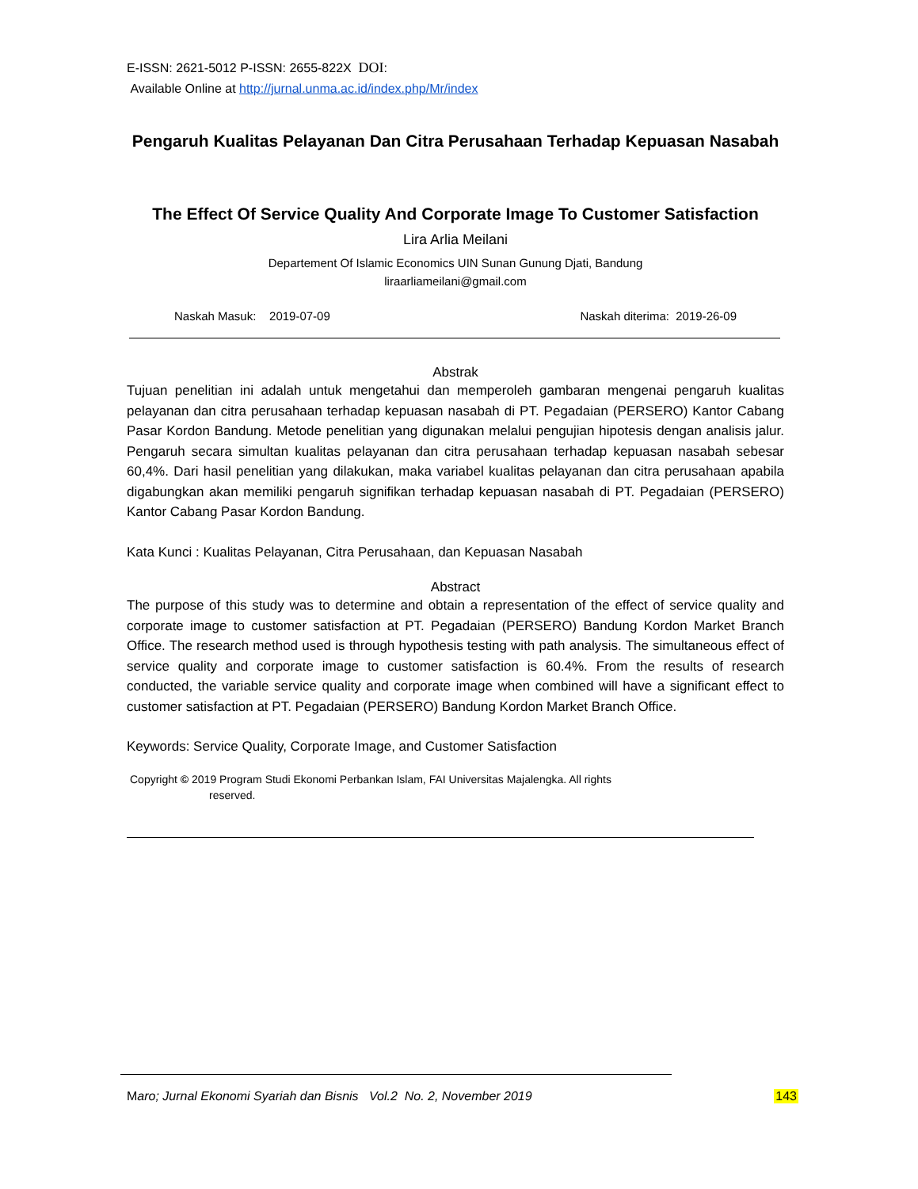E-ISSN: 2621-5012 P-ISSN: 2655-822X DOI:
Available Online at http://jurnal.unma.ac.id/index.php/Mr/index
Pengaruh Kualitas Pelayanan Dan Citra Perusahaan Terhadap Kepuasan Nasabah
The Effect Of Service Quality And Corporate Image To Customer Satisfaction
Lira Arlia Meilani
Departement Of Islamic Economics UIN Sunan Gunung Djati, Bandung
liraarliameilani@gmail.com
Naskah Masuk: 2019-07-09 Naskah diterima: 2019-26-09
Abstrak
Tujuan penelitian ini adalah untuk mengetahui dan memperoleh gambaran mengenai pengaruh kualitas pelayanan dan citra perusahaan terhadap kepuasan nasabah di PT. Pegadaian (PERSERO) Kantor Cabang Pasar Kordon Bandung. Metode penelitian yang digunakan melalui pengujian hipotesis dengan analisis jalur. Pengaruh secara simultan kualitas pelayanan dan citra perusahaan terhadap kepuasan nasabah sebesar 60,4%. Dari hasil penelitian yang dilakukan, maka variabel kualitas pelayanan dan citra perusahaan apabila digabungkan akan memiliki pengaruh signifikan terhadap kepuasan nasabah di PT. Pegadaian (PERSERO) Kantor Cabang Pasar Kordon Bandung.
Kata Kunci : Kualitas Pelayanan, Citra Perusahaan, dan Kepuasan Nasabah
Abstract
The purpose of this study was to determine and obtain a representation of the effect of service quality and corporate image to customer satisfaction at PT. Pegadaian (PERSERO) Bandung Kordon Market Branch Office. The research method used is through hypothesis testing with path analysis. The simultaneous effect of service quality and corporate image to customer satisfaction is 60.4%. From the results of research conducted, the variable service quality and corporate image when combined will have a significant effect to customer satisfaction at PT. Pegadaian (PERSERO) Bandung Kordon Market Branch Office.
Keywords: Service Quality, Corporate Image, and Customer Satisfaction
Copyright © 2019 Program Studi Ekonomi Perbankan Islam, FAI Universitas Majalengka. All rights
reserved.
Maro; Jurnal Ekonomi Syariah dan Bisnis Vol.2 No. 2, November 2019 143